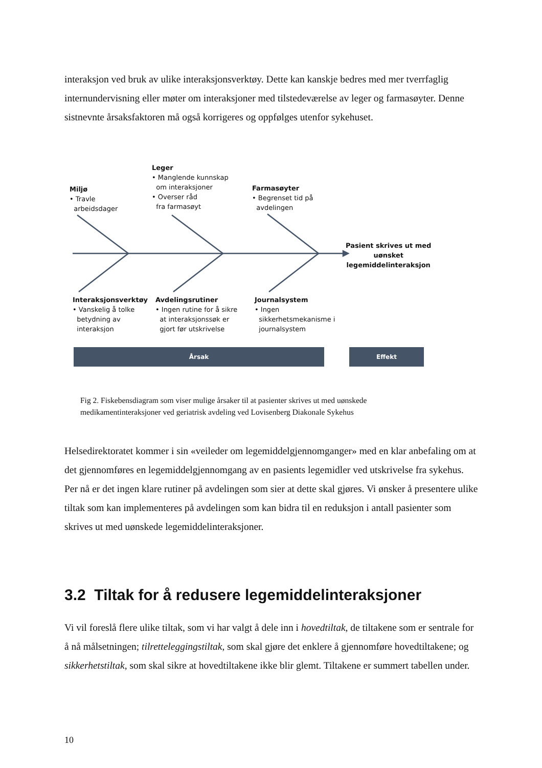interaksjon ved bruk av ulike interaksjonsverktøy. Dette kan kanskje bedres med mer tverrfaglig internundervisning eller møter om interaksjoner med tilstedeværelse av leger og farmasøyter. Denne sistnevnte årsaksfaktoren må også korrigeres og oppfølges utenfor sykehuset.
Miljø
• Travle
arbeidsdager
Leger
• Manglende kunnskap
om interaksjoner
• Overser råd
fra farmasøyt
Farmasøyter
• Begrenset tid på
avdelingen
Pasient skrives ut med
uønsket
legemiddelinteraksjon
Interaksjonsverktøy
• Vanskelig å tolke
betydning av
interaksjon
Avdelingsrutiner
• Ingen rutine for å sikre
at interaksjonssøk er
gjort før utskrivelse
Journalsystem
• Ingen
sikkerhetsmekanisme i
journalsystem
Årsak Effekt
Fig 2. Fiskebensdiagram som viser mulige årsaker til at pasienter skrives ut med uønskede medikamentinteraksjoner ved geriatrisk avdeling ved Lovisenberg Diakonale Sykehus
Helsedirektoratet kommer i sin «veileder om legemiddelgjennomganger» med en klar anbefaling om at det gjennomføres en legemiddelgjennomgang av en pasients legemidler ved utskrivelse fra sykehus. Per nå er det ingen klare rutiner på avdelingen som sier at dette skal gjøres. Vi ønsker å presentere ulike tiltak som kan implementeres på avdelingen som kan bidra til en reduksjon i antall pasienter som skrives ut med uønskede legemiddelinteraksjoner.
3.2 Tiltak for å redusere legemiddelinteraksjoner
Vi vil foreslå flere ulike tiltak, som vi har valgt å dele inn i hovedtiltak, de tiltakene som er sentrale for å nå målsetningen; tilretteleggingstiltak, som skal gjøre det enklere å gjennomføre hovedtiltakene; og sikkerhetstiltak, som skal sikre at hovedtiltakene ikke blir glemt. Tiltakene er summert tabellen under.
10